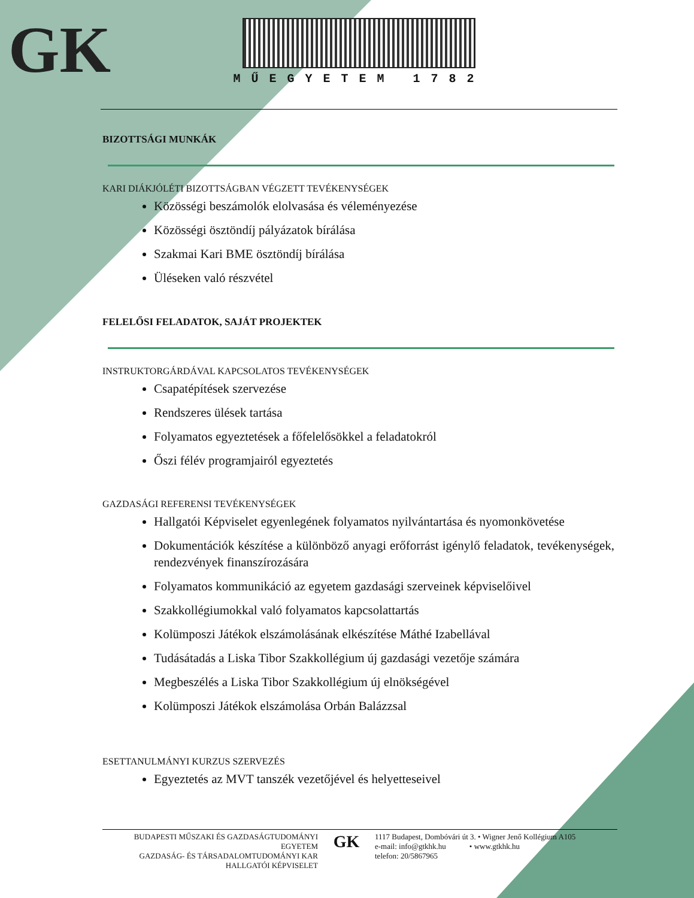GK
MŰEGYETEM 1782
BIZOTTSÁGI MUNKÁK
KARI DIÁKJÓLÉTI BIZOTTSÁGBAN VÉGZETT TEVÉKENYSÉGEK
Közösségi beszámolók elolvasása és véleményezése
Közösségi ösztöndíj pályázatok bírálása
Szakmai Kari BME ösztöndíj bírálása
Üléseken való részvétel
FELELŐSI FELADATOK, SAJÁT PROJEKTEK
INSTRUKTORGÁRDÁVAL KAPCSOLATOS TEVÉKENYSÉGEK
Csapatépítések szervezése
Rendszeres ülések tartása
Folyamatos egyeztetések a főfelelősökkel a feladatokról
Őszi félév programjairól egyeztetés
GAZDASÁGI REFERENSI TEVÉKENYSÉGEK
Hallgatói Képviselet egyenlegének folyamatos nyilvántartása és nyomonkövetése
Dokumentációk készítése a különböző anyagi erőforrást igénylő feladatok, tevékenységek, rendezvények finanszírozására
Folyamatos kommunikáció az egyetem gazdasági szerveinek képviselőivel
Szakkollégiumokkal való folyamatos kapcsolattartás
Kolümposzi Játékok elszámolásának elkészítése Máthé Izabellával
Tudásátadás a Liska Tibor Szakkollégium új gazdasági vezetője számára
Megbeszélés a Liska Tibor Szakkollégium új elnökségével
Kolümposzi Játékok elszámolása Orbán Balázzsal
ESETTANULMÁNYI KURZUS SZERVEZÉS
Egyeztetés az MVT tanszék vezetőjével és helyetteseivel
BUDAPESTI MŰSZAKI ÉS GAZDASÁGTUDOMÁNYI EGYETEM
GAZDASÁG- ÉS TÁRSADALOMTUDOMÁNYI KAR
HALLGATÓI KÉPVISELET
GK
1117 Budapest, Dombóvári út 3. • Wigner Jenő Kollégium A105
e-mail: info@gtkhk.hu • www.gtkhk.hu
telefon: 20/5867965